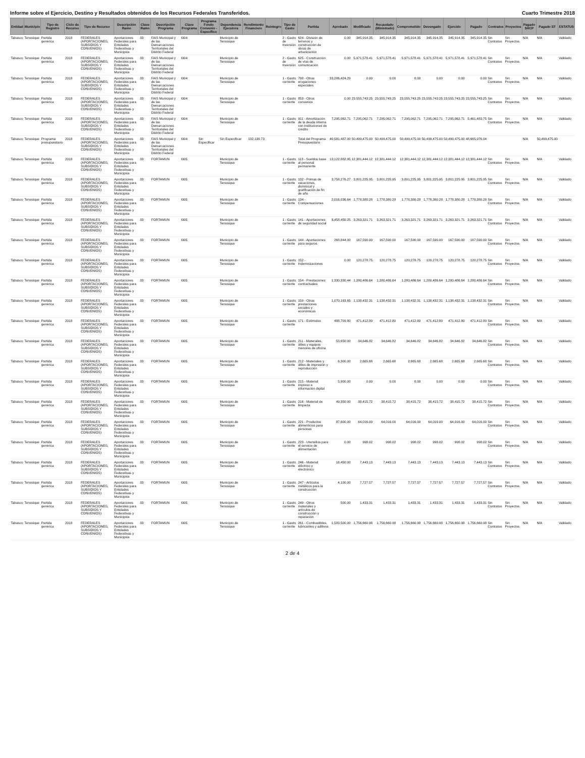Informe sobre el Ejercicio, Destino y Resultados obtenidos de los Recursos Federales Transferidos. Cuarto Trimestre 2018
| Entidad | Municipio | Tipo de Registro | Ciclo de Recurso | Tipo de Recurso | Descripción Ramo | Clave Ramo | Descripción Programa | Clave Programa | Programa Fondo Convenio - Específico | Dependencia Ejecutora | Rendimiento Financiero | Reintegro | Tipo de Gasto | Partida | Aprobado | Modificado | Recaudado (Ministrado) | Comprometido | Devengado | Ejercido | Pagado | Contratos | Proyectos | Pagado SHCP | Pagado EF | ESTATUS |
| --- | --- | --- | --- | --- | --- | --- | --- | --- | --- | --- | --- | --- | --- | --- | --- | --- | --- | --- | --- | --- | --- | --- | --- | --- | --- | --- |
| Tabasco | Tenosique | Partida genérica | 2018 | FEDERALES (APORTACIONES, SUBSIDIOS Y CONVENIOS) | Aportaciones Federales para Entidades Federativas y Municipios | 33 | FAIS Municipal y de las Demarcaciones Territoriales del Distrito Federal | I004 | | Municipio de Tenosique | | | 2 - Gasto de Inversión | 624 - División de terrenos y construcción de obras de urbanización | 0.00 | 345,914.35 | 345,914.35 | 345,914.35 | 345,914.35 | 345,914.35 | 345,914.35 | Sin Contratos | Sin Proyectos | N/A | N/A | Validado |
| Tabasco | Tenosique | Partida genérica | 2018 | FEDERALES (APORTACIONES, SUBSIDIOS Y CONVENIOS) | Aportaciones Federales para Entidades Federativas y Municipios | 33 | FAIS Municipal y de las Demarcaciones Territoriales del Distrito Federal | I004 | | Municipio de Tenosique | | | 2 - Gasto de Inversión | 625 - Construcción de vías de comunicación | 0.00 | 5,971,578.41 | 5,971,578.41 | 5,971,578.41 | 5,971,578.41 | 5,971,578.41 | 5,971,578.41 | Sin Contratos | Sin Proyectos | N/A | N/A | Validado |
| Tabasco | Tenosique | Partida genérica | 2018 | FEDERALES (APORTACIONES, SUBSIDIOS Y CONVENIOS) | Aportaciones Federales para Entidades Federativas y Municipios | 33 | FAIS Municipal y de las Demarcaciones Territoriales del Distrito Federal | I004 | | Municipio de Tenosique | | | 1 - Gasto corriente | 798 - Otras erogaciones especiales | 33,286,424.29 | 0.00 | 0.00 | 0.00 | 0.00 | 0.00 | 0.00 | Sin Contratos | Sin Proyectos | N/A | N/A | Validado |
| Tabasco | Tenosique | Partida genérica | 2018 | FEDERALES (APORTACIONES, SUBSIDIOS Y CONVENIOS) | Aportaciones Federales para Entidades Federativas y Municipios | 33 | FAIS Municipal y de las Demarcaciones Territoriales del Distrito Federal | I004 | | Municipio de Tenosique | | | 1 - Gasto corriente | 853 - Otros convenios | 0.00 | 23,555,743.25 | 23,555,743.25 | 23,555,743.25 | 23,555,743.25 | 23,555,743.25 | 23,555,743.25 | Sin Contratos | Sin Proyectos | N/A | N/A | Validado |
| Tabasco | Tenosique | Partida genérica | 2018 | FEDERALES (APORTACIONES, SUBSIDIOS Y CONVENIOS) | Aportaciones Federales para Entidades Federativas y Municipios | 33 | FAIS Municipal y de las Demarcaciones Territoriales del Distrito Federal | I004 | | Municipio de Tenosique | | | 1 - Gasto corriente | 911 - Amortización de la deuda interna con instituciones de crédito | 7,295,062.71 | 7,295,062.71 | 7,295,062.71 | 7,295,062.71 | 7,295,062.71 | 7,295,062.71 | 5,461,483.75 | Sin Contratos | Sin Proyectos | N/A | N/A | Validado |
| Tabasco | Tenosique | Programa presupuestario | 2018 | FEDERALES (APORTACIONES, SUBSIDIOS Y CONVENIOS) | Aportaciones Federales para Entidades Federativas y Municipios | 33 | FAIS Municipal y de las Demarcaciones Territoriales del Distrito Federal | I004 | Sin Especificar | Sin Especificar | 132,138.73 | | | Total del Programa Presupuestario | 40,581,487.00 | 50,499,475.00 | 50,499,475.00 | 50,499,475.00 | 50,499,475.00 | 50,499,475.00 | 48,665,976.04 | | | N/A | 50,499,475.00 | |
| Tabasco | Tenosique | Partida genérica | 2018 | FEDERALES (APORTACIONES, SUBSIDIOS Y CONVENIOS) | Aportaciones Federales para Entidades Federativas y Municipios | 33 | FORTAMUN | I005 | | Municipio de Tenosique | | | 1 - Gasto corriente | 113 - Sueldos base al personal permanente | 13,122,882.95 | 12,381,444.12 | 12,381,444.12 | 12,381,444.12 | 12,381,444.12 | 12,381,444.12 | 12,381,444.12 | Sin Contratos | Sin Proyectos | N/A | N/A | Validado |
| Tabasco | Tenosique | Partida genérica | 2018 | FEDERALES (APORTACIONES, SUBSIDIOS Y CONVENIOS) | Aportaciones Federales para Entidades Federativas y Municipios | 33 | FORTAMUN | I005 | | Municipio de Tenosique | | | 1 - Gasto corriente | 132 - Primas de vacaciones, dominical y gratificación de fin de año | 3,758,276.27 | 3,801,225.95 | 3,801,225.95 | 3,801,225.95 | 3,801,225.95 | 3,801,225.95 | 3,801,225.95 | Sin Contratos | Sin Proyectos | N/A | N/A | Validado |
| Tabasco | Tenosique | Partida genérica | 2018 | FEDERALES (APORTACIONES, SUBSIDIOS Y CONVENIOS) | Aportaciones Federales para Entidades Federativas y Municipios | 33 | FORTAMUN | I005 | | Municipio de Tenosique | | | 1 - Gasto corriente | 134 - Compensaciones | 2,016,036.64 | 1,778,380.28 | 1,778,380.28 | 1,778,380.28 | 1,778,380.28 | 1,778,380.28 | 1,778,380.28 | Sin Contratos | Sin Proyectos | N/A | N/A | Validado |
| Tabasco | Tenosique | Partida genérica | 2018 | FEDERALES (APORTACIONES, SUBSIDIOS Y CONVENIOS) | Aportaciones Federales para Entidades Federativas y Municipios | 33 | FORTAMUN | I005 | | Municipio de Tenosique | | | 1 - Gasto corriente | 141 - Aportaciones de seguridad social | 3,458,450.25 | 3,263,321.71 | 3,263,321.71 | 3,263,321.71 | 3,263,321.71 | 3,263,321.71 | 3,263,321.71 | Sin Contratos | Sin Proyectos | N/A | N/A | Validado |
| Tabasco | Tenosique | Partida genérica | 2018 | FEDERALES (APORTACIONES, SUBSIDIOS Y CONVENIOS) | Aportaciones Federales para Entidades Federativas y Municipios | 33 | FORTAMUN | I005 | | Municipio de Tenosique | | | 1 - Gasto corriente | 144 - Aportaciones para seguros | 268,844.00 | 167,590.00 | 167,590.00 | 167,590.00 | 167,590.00 | 167,590.00 | 167,590.00 | Sin Contratos | Sin Proyectos | N/A | N/A | Validado |
| Tabasco | Tenosique | Partida genérica | 2018 | FEDERALES (APORTACIONES, SUBSIDIOS Y CONVENIOS) | Aportaciones Federales para Entidades Federativas y Municipios | 33 | FORTAMUN | I005 | | Municipio de Tenosique | | | 1 - Gasto corriente | 152 - Indemnizaciones | 0.00 | 120,278.75 | 120,278.75 | 120,278.75 | 120,278.75 | 120,278.75 | 120,278.75 | Sin Contratos | Sin Proyectos | N/A | N/A | Validado |
| Tabasco | Tenosique | Partida genérica | 2018 | FEDERALES (APORTACIONES, SUBSIDIOS Y CONVENIOS) | Aportaciones Federales para Entidades Federativas y Municipios | 33 | FORTAMUN | I005 | | Municipio de Tenosique | | | 1 - Gasto corriente | 154 - Prestaciones contractuales | 1,330,330.44 | 1,280,486.64 | 1,280,486.64 | 1,280,486.64 | 1,280,486.64 | 1,280,486.64 | 1,280,486.64 | Sin Contratos | Sin Proyectos | N/A | N/A | Validado |
| Tabasco | Tenosique | Partida genérica | 2018 | FEDERALES (APORTACIONES, SUBSIDIOS Y CONVENIOS) | Aportaciones Federales para Entidades Federativas y Municipios | 33 | FORTAMUN | I005 | | Municipio de Tenosique | | | 1 - Gasto corriente | 159 - Otras prestaciones sociales y económicas | 1,070,163.65 | 1,138,432.31 | 1,138,432.31 | 1,138,432.31 | 1,138,432.31 | 1,138,432.31 | 1,138,432.31 | Sin Contratos | Sin Proyectos | N/A | N/A | Validado |
| Tabasco | Tenosique | Partida genérica | 2018 | FEDERALES (APORTACIONES, SUBSIDIOS Y CONVENIOS) | Aportaciones Federales para Entidades Federativas y Municipios | 33 | FORTAMUN | I005 | | Municipio de Tenosique | | | 1 - Gasto corriente | 171 - Estímulos | 488,709.80 | 471,412.80 | 471,412.80 | 471,412.80 | 471,412.80 | 471,412.80 | 471,412.80 | Sin Contratos | Sin Proyectos | N/A | N/A | Validado |
| Tabasco | Tenosique | Partida genérica | 2018 | FEDERALES (APORTACIONES, SUBSIDIOS Y CONVENIOS) | Aportaciones Federales para Entidades Federativas y Municipios | 33 | FORTAMUN | I005 | | Municipio de Tenosique | | | 1 - Gasto corriente | 211 - Materiales, útiles y equipos menores de oficina | 53,650.00 | 34,646.82 | 34,646.82 | 34,646.82 | 34,646.82 | 34,646.82 | 34,646.82 | Sin Contratos | Sin Proyectos | N/A | N/A | Validado |
| Tabasco | Tenosique | Partida genérica | 2018 | FEDERALES (APORTACIONES, SUBSIDIOS Y CONVENIOS) | Aportaciones Federales para Entidades Federativas y Municipios | 33 | FORTAMUN | I005 | | Municipio de Tenosique | | | 1 - Gasto corriente | 212 - Materiales y útiles de impresión y reproducción | 6,300.00 | 2,665.68 | 2,665.68 | 2,665.68 | 2,665.68 | 2,665.68 | 2,665.68 | Sin Contratos | Sin Proyectos | N/A | N/A | Validado |
| Tabasco | Tenosique | Partida genérica | 2018 | FEDERALES (APORTACIONES, SUBSIDIOS Y CONVENIOS) | Aportaciones Federales para Entidades Federativas y Municipios | 33 | FORTAMUN | I005 | | Municipio de Tenosique | | | 1 - Gasto corriente | 215 - Material impreso e información digital | 5,900.00 | 0.00 | 0.00 | 0.00 | 0.00 | 0.00 | 0.00 | Sin Contratos | Sin Proyectos | N/A | N/A | Validado |
| Tabasco | Tenosique | Partida genérica | 2018 | FEDERALES (APORTACIONES, SUBSIDIOS Y CONVENIOS) | Aportaciones Federales para Entidades Federativas y Municipios | 33 | FORTAMUN | I005 | | Municipio de Tenosique | | | 1 - Gasto corriente | 216 - Material de limpieza | 49,350.00 | 38,415.72 | 38,415.72 | 38,415.72 | 38,415.72 | 38,415.72 | 38,415.72 | Sin Contratos | Sin Proyectos | N/A | N/A | Validado |
| Tabasco | Tenosique | Partida genérica | 2018 | FEDERALES (APORTACIONES, SUBSIDIOS Y CONVENIOS) | Aportaciones Federales para Entidades Federativas y Municipios | 33 | FORTAMUN | I005 | | Municipio de Tenosique | | | 1 - Gasto corriente | 221 - Productos alimenticios para personas | 87,600.00 | 64,016.00 | 64,016.00 | 64,016.00 | 64,016.00 | 64,016.00 | 64,016.00 | Sin Contratos | Sin Proyectos | N/A | N/A | Validado |
| Tabasco | Tenosique | Partida genérica | 2018 | FEDERALES (APORTACIONES, SUBSIDIOS Y CONVENIOS) | Aportaciones Federales para Entidades Federativas y Municipios | 33 | FORTAMUN | I005 | | Municipio de Tenosique | | | 1 - Gasto corriente | 223 - Utensilios para el servicio de alimentación | 0.00 | 998.02 | 998.02 | 998.02 | 998.02 | 998.02 | 998.02 | Sin Contratos | Sin Proyectos | N/A | N/A | Validado |
| Tabasco | Tenosique | Partida genérica | 2018 | FEDERALES (APORTACIONES, SUBSIDIOS Y CONVENIOS) | Aportaciones Federales para Entidades Federativas y Municipios | 33 | FORTAMUN | I005 | | Municipio de Tenosique | | | 1 - Gasto corriente | 246 - Material eléctrico y electrónico | 16,450.00 | 7,443.13 | 7,443.13 | 7,443.13 | 7,443.13 | 7,443.13 | 7,443.13 | Sin Contratos | Sin Proyectos | N/A | N/A | Validado |
| Tabasco | Tenosique | Partida genérica | 2018 | FEDERALES (APORTACIONES, SUBSIDIOS Y CONVENIOS) | Aportaciones Federales para Entidades Federativas y Municipios | 33 | FORTAMUN | I005 | | Municipio de Tenosique | | | 1 - Gasto corriente | 247 - Artículos metálicos para la construcción | 4,100.00 | 7,727.57 | 7,727.57 | 7,727.57 | 7,727.57 | 7,727.57 | 7,727.57 | Sin Contratos | Sin Proyectos | N/A | N/A | Validado |
| Tabasco | Tenosique | Partida genérica | 2018 | FEDERALES (APORTACIONES, SUBSIDIOS Y CONVENIOS) | Aportaciones Federales para Entidades Federativas y Municipios | 33 | FORTAMUN | I005 | | Municipio de Tenosique | | | 1 - Gasto corriente | 249 - Otros materiales y artículos de construcción y reparación | 500.00 | 1,433.31 | 1,433.31 | 1,433.31 | 1,433.31 | 1,433.31 | 1,433.31 | Sin Contratos | Sin Proyectos | N/A | N/A | Validado |
| Tabasco | Tenosique | Partida genérica | 2018 | FEDERALES (APORTACIONES, SUBSIDIOS Y CONVENIOS) | Aportaciones Federales para Entidades Federativas y Municipios | 33 | FORTAMUN | I005 | | Municipio de Tenosique | | | 1 - Gasto corriente | 261 - Combustibles, lubricantes y aditivos | 1,583,500.00 | 1,756,660.98 | 1,756,660.98 | 1,756,660.98 | 1,756,660.98 | 1,756,660.98 | 1,756,660.98 | Sin Contratos | Sin Proyectos | N/A | N/A | Validado |
2 de 4